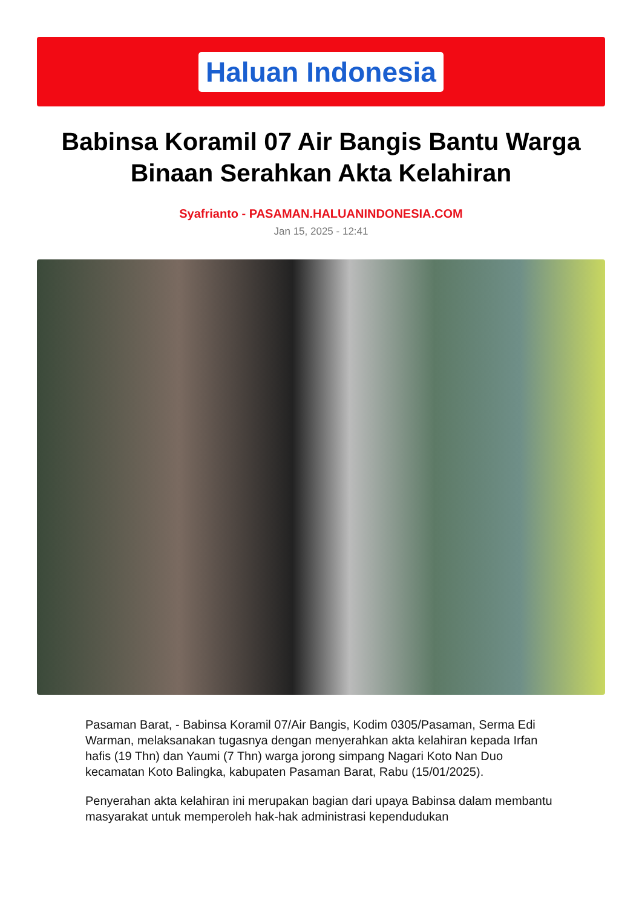Haluan Indonesia
Babinsa Koramil 07 Air Bangis Bantu Warga Binaan Serahkan Akta Kelahiran
Syafrianto - PASAMAN.HALUANINDONESIA.COM
Jan 15, 2025 - 12:41
Pasaman Barat, - Babinsa Koramil 07/Air Bangis, Kodim 0305/Pasaman, Serma Edi Warman, melaksanakan tugasnya dengan menyerahkan akta kelahiran kepada Irfan hafis (19 Thn) dan Yaumi (7 Thn) warga jorong simpang Nagari Koto Nan Duo kecamatan Koto Balingka, kabupaten Pasaman Barat, Rabu (15/01/2025).
Penyerahan akta kelahiran ini merupakan bagian dari upaya Babinsa dalam membantu masyarakat untuk memperoleh hak-hak administrasi kependudukan